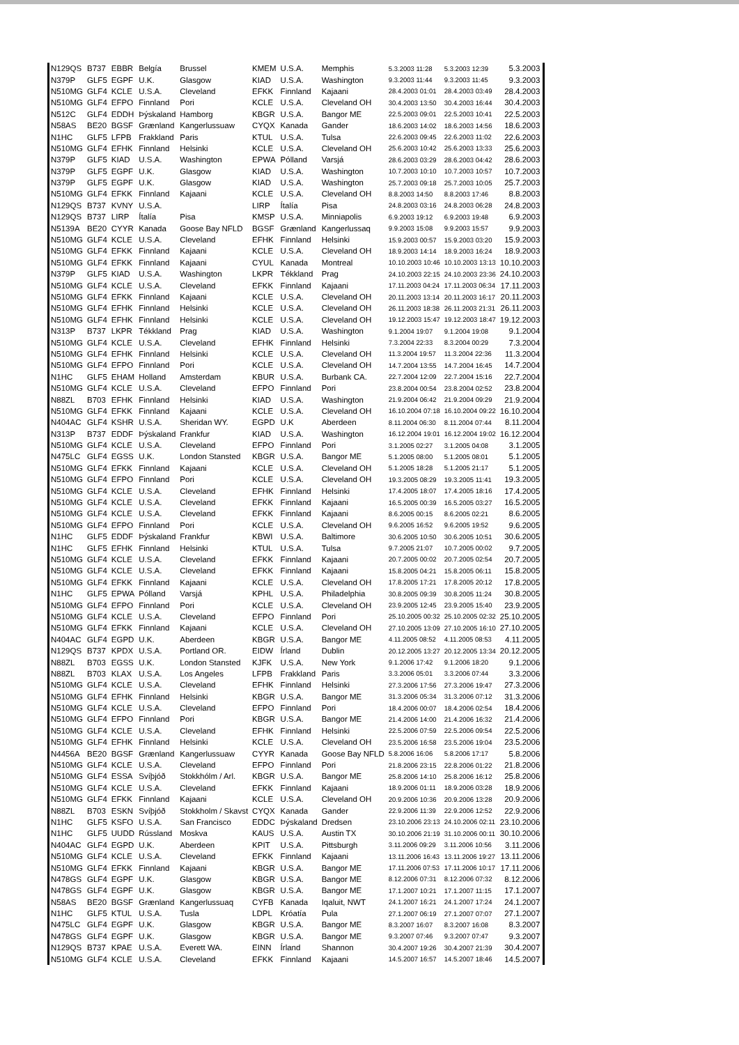| N129QS | B737 | EBBR | Belgía | Brussel | KMEM | U.S.A. | Memphis | 5.3.2003 11:28 | 5.3.2003 12:39 | 5.3.2003 |
| N379P | GLF5 | EGPF | U.K. | Glasgow | KIAD | U.S.A. | Washington | 9.3.2003 11:44 | 9.3.2003 11:45 | 9.3.2003 |
| N510MG | GLF4 | KCLE | U.S.A. | Cleveland | EFKK | Finnland | Kajaani | 28.4.2003 01:01 | 28.4.2003 03:49 | 28.4.2003 |
| N510MG | GLF4 | EFPO | Finnland | Pori | KCLE | U.S.A. | Cleveland OH | 30.4.2003 13:50 | 30.4.2003 16:44 | 30.4.2003 |
| N512C | GLF4 | EDDH | Þýskaland | Hamborg | KBGR | U.S.A. | Bangor ME | 22.5.2003 09:01 | 22.5.2003 10:41 | 22.5.2003 |
| N58AS | BE20 | BGSF | Grænland | Kangerlussuaw | CYQX | Kanada | Gander | 18.6.2003 14:02 | 18.6.2003 14:56 | 18.6.2003 |
| N1HC | GLF5 | LFPB | Frakkland | Paris | KTUL | U.S.A. | Tulsa | 22.6.2003 09:45 | 22.6.2003 11:02 | 22.6.2003 |
| N510MG | GLF4 | EFHK | Finnland | Helsinki | KCLE | U.S.A. | Cleveland OH | 25.6.2003 10:42 | 25.6.2003 13:33 | 25.6.2003 |
| N379P | GLF5 | KIAD | U.S.A. | Washington | EPWA | Pólland | Varsjá | 28.6.2003 03:29 | 28.6.2003 04:42 | 28.6.2003 |
| N379P | GLF5 | EGPF | U.K. | Glasgow | KIAD | U.S.A. | Washington | 10.7.2003 10:10 | 10.7.2003 10:57 | 10.7.2003 |
| N379P | GLF5 | EGPF | U.K. | Glasgow | KIAD | U.S.A. | Washington | 25.7.2003 09:18 | 25.7.2003 10:05 | 25.7.2003 |
| N510MG | GLF4 | EFKK | Finnland | Kajaani | KCLE | U.S.A. | Cleveland OH | 8.8.2003 14:50 | 8.8.2003 17:46 | 8.8.2003 |
| N129QS | B737 | KVNY | U.S.A. | | LIRP | Ítalía | Pisa | 24.8.2003 03:16 | 24.8.2003 06:28 | 24.8.2003 |
| N129QS | B737 | LIRP | Ítalía | Pisa | KMSP | U.S.A. | Minniapolis | 6.9.2003 19:12 | 6.9.2003 19:48 | 6.9.2003 |
| N5139A | BE20 | CYYR | Kanada | Goose Bay NFLD | BGSF | Grænland | Kangerlussaq | 9.9.2003 15:08 | 9.9.2003 15:57 | 9.9.2003 |
| N510MG | GLF4 | KCLE | U.S.A. | Cleveland | EFHK | Finnland | Helsinki | 15.9.2003 00:57 | 15.9.2003 03:20 | 15.9.2003 |
| N510MG | GLF4 | EFKK | Finnland | Kajaani | KCLE | U.S.A. | Cleveland OH | 18.9.2003 14:14 | 18.9.2003 16:24 | 18.9.2003 |
| N510MG | GLF4 | EFKK | Finnland | Kajaani | CYUL | Kanada | Montreal | 10.10.2003 10:46 | 10.10.2003 13:13 | 10.10.2003 |
| N379P | GLF5 | KIAD | U.S.A. | Washington | LKPR | Tékkland | Prag | 24.10.2003 22:15 | 24.10.2003 23:36 | 24.10.2003 |
| N510MG | GLF4 | KCLE | U.S.A. | Cleveland | EFKK | Finnland | Kajaani | 17.11.2003 04:24 | 17.11.2003 06:34 | 17.11.2003 |
| N510MG | GLF4 | EFKK | Finnland | Kajaani | KCLE | U.S.A. | Cleveland OH | 20.11.2003 13:14 | 20.11.2003 16:17 | 20.11.2003 |
| N510MG | GLF4 | EFHK | Finnland | Helsinki | KCLE | U.S.A. | Cleveland OH | 26.11.2003 18:38 | 26.11.2003 21:31 | 26.11.2003 |
| N510MG | GLF4 | EFHK | Finnland | Helsinki | KCLE | U.S.A. | Cleveland OH | 19.12.2003 15:47 | 19.12.2003 18:47 | 19.12.2003 |
| N313P | B737 | LKPR | Tékkland | Prag | KIAD | U.S.A. | Washington | 9.1.2004 19:07 | 9.1.2004 19:08 | 9.1.2004 |
| N510MG | GLF4 | KCLE | U.S.A. | Cleveland | EFHK | Finnland | Helsinki | 7.3.2004 22:33 | 8.3.2004 00:29 | 7.3.2004 |
| N510MG | GLF4 | EFHK | Finnland | Helsinki | KCLE | U.S.A. | Cleveland OH | 11.3.2004 19:57 | 11.3.2004 22:36 | 11.3.2004 |
| N510MG | GLF4 | EFPO | Finnland | Pori | KCLE | U.S.A. | Cleveland OH | 14.7.2004 13:55 | 14.7.2004 16:45 | 14.7.2004 |
| N1HC | GLF5 | EHAM | Holland | Amsterdam | KBUR | U.S.A. | Burbank CA. | 22.7.2004 12:09 | 22.7.2004 15:16 | 22.7.2004 |
| N510MG | GLF4 | KCLE | U.S.A. | Cleveland | EFPO | Finnland | Pori | 23.8.2004 00:54 | 23.8.2004 02:52 | 23.8.2004 |
| N88ZL | B703 | EFHK | Finnland | Helsinki | KIAD | U.S.A. | Washington | 21.9.2004 06:42 | 21.9.2004 09:29 | 21.9.2004 |
| N510MG | GLF4 | EFKK | Finnland | Kajaani | KCLE | U.S.A. | Cleveland OH | 16.10.2004 07:18 | 16.10.2004 09:22 | 16.10.2004 |
| N404AC | GLF4 | KSHR | U.S.A. | Sheridan WY. | EGPD | U.K | Aberdeen | 8.11.2004 06:30 | 8.11.2004 07:44 | 8.11.2004 |
| N313P | B737 | EDDF | Þýskaland | Frankfur | KIAD | U.S.A. | Washington | 16.12.2004 19:01 | 16.12.2004 19:02 | 16.12.2004 |
| N510MG | GLF4 | KCLE | U.S.A. | Cleveland | EFPO | Finnland | Pori | 3.1.2005 02:27 | 3.1.2005 04:08 | 3.1.2005 |
| N475LC | GLF4 | EGSS | U.K. | London Stansted | KBGR | U.S.A. | Bangor ME | 5.1.2005 08:00 | 5.1.2005 08:01 | 5.1.2005 |
| N510MG | GLF4 | EFKK | Finnland | Kajaani | KCLE | U.S.A. | Cleveland OH | 5.1.2005 18:28 | 5.1.2005 21:17 | 5.1.2005 |
| N510MG | GLF4 | EFPO | Finnland | Pori | KCLE | U.S.A. | Cleveland OH | 19.3.2005 08:29 | 19.3.2005 11:41 | 19.3.2005 |
| N510MG | GLF4 | KCLE | U.S.A. | Cleveland | EFHK | Finnland | Helsinki | 17.4.2005 18:07 | 17.4.2005 18:16 | 17.4.2005 |
| N510MG | GLF4 | KCLE | U.S.A. | Cleveland | EFKK | Finnland | Kajaani | 16.5.2005 00:39 | 16.5.2005 03:27 | 16.5.2005 |
| N510MG | GLF4 | KCLE | U.S.A. | Cleveland | EFKK | Finnland | Kajaani | 8.6.2005 00:15 | 8.6.2005 02:21 | 8.6.2005 |
| N510MG | GLF4 | EFPO | Finnland | Pori | KCLE | U.S.A. | Cleveland OH | 9.6.2005 16:52 | 9.6.2005 19:52 | 9.6.2005 |
| N1HC | GLF5 | EDDF | Þýskaland | Frankfur | KBWI | U.S.A. | Baltimore | 30.6.2005 10:50 | 30.6.2005 10:51 | 30.6.2005 |
| N1HC | GLF5 | EFHK | Finnland | Helsinki | KTUL | U.S.A. | Tulsa | 9.7.2005 21:07 | 10.7.2005 00:02 | 9.7.2005 |
| N510MG | GLF4 | KCLE | U.S.A. | Cleveland | EFKK | Finnland | Kajaani | 20.7.2005 00:02 | 20.7.2005 02:54 | 20.7.2005 |
| N510MG | GLF4 | KCLE | U.S.A. | Cleveland | EFKK | Finnland | Kajaani | 15.8.2005 04:21 | 15.8.2005 06:11 | 15.8.2005 |
| N510MG | GLF4 | EFKK | Finnland | Kajaani | KCLE | U.S.A. | Cleveland OH | 17.8.2005 17:21 | 17.8.2005 20:12 | 17.8.2005 |
| N1HC | GLF5 | EPWA | Pólland | Varsjá | KPHL | U.S.A. | Philadelphia | 30.8.2005 09:39 | 30.8.2005 11:24 | 30.8.2005 |
| N510MG | GLF4 | EFPO | Finnland | Pori | KCLE | U.S.A. | Cleveland OH | 23.9.2005 12:45 | 23.9.2005 15:40 | 23.9.2005 |
| N510MG | GLF4 | KCLE | U.S.A. | Cleveland | EFPO | Finnland | Pori | 25.10.2005 00:32 | 25.10.2005 02:32 | 25.10.2005 |
| N510MG | GLF4 | EFKK | Finnland | Kajaani | KCLE | U.S.A. | Cleveland OH | 27.10.2005 13:09 | 27.10.2005 16:10 | 27.10.2005 |
| N404AC | GLF4 | EGPD | U.K. | Aberdeen | KBGR | U.S.A. | Bangor ME | 4.11.2005 08:52 | 4.11.2005 08:53 | 4.11.2005 |
| N129QS | B737 | KPDX | U.S.A. | Portland OR. | EIDW | Írland | Dublin | 20.12.2005 13:27 | 20.12.2005 13:34 | 20.12.2005 |
| N88ZL | B703 | EGSS | U.K. | London Stansted | KJFK | U.S.A. | New York | 9.1.2006 17:42 | 9.1.2006 18:20 | 9.1.2006 |
| N88ZL | B703 | KLAX | U.S.A. | Los Angeles | LFPB | Frakkland | Paris | 3.3.2006 05:01 | 3.3.2006 07:44 | 3.3.2006 |
| N510MG | GLF4 | KCLE | U.S.A. | Cleveland | EFHK | Finnland | Helsinki | 27.3.2006 17:56 | 27.3.2006 19:47 | 27.3.2006 |
| N510MG | GLF4 | EFHK | Finnland | Helsinki | KBGR | U.S.A. | Bangor ME | 31.3.2006 05:34 | 31.3.2006 07:12 | 31.3.2006 |
| N510MG | GLF4 | KCLE | U.S.A. | Cleveland | EFPO | Finnland | Pori | 18.4.2006 00:07 | 18.4.2006 02:54 | 18.4.2006 |
| N510MG | GLF4 | EFPO | Finnland | Pori | KBGR | U.S.A. | Bangor ME | 21.4.2006 14:00 | 21.4.2006 16:32 | 21.4.2006 |
| N510MG | GLF4 | KCLE | U.S.A. | Cleveland | EFHK | Finnland | Helsinki | 22.5.2006 07:59 | 22.5.2006 09:54 | 22.5.2006 |
| N510MG | GLF4 | EFHK | Finnland | Helsinki | KCLE | U.S.A. | Cleveland OH | 23.5.2006 16:58 | 23.5.2006 19:04 | 23.5.2006 |
| N4456A | BE20 | BGSF | Grænland | Kangerlussuaw | CYYR | Kanada | Goose Bay NFLD | 5.8.2006 16:06 | 5.8.2006 17:17 | 5.8.2006 |
| N510MG | GLF4 | KCLE | U.S.A. | Cleveland | EFPO | Finnland | Pori | 21.8.2006 23:15 | 22.8.2006 01:22 | 21.8.2006 |
| N510MG | GLF4 | ESSA | Svíþjóð | Stokkhólm / Arl. | KBGR | U.S.A. | Bangor ME | 25.8.2006 14:10 | 25.8.2006 16:12 | 25.8.2006 |
| N510MG | GLF4 | KCLE | U.S.A. | Cleveland | EFKK | Finnland | Kajaani | 18.9.2006 01:11 | 18.9.2006 03:28 | 18.9.2006 |
| N510MG | GLF4 | EFKK | Finnland | Kajaani | KCLE | U.S.A. | Cleveland OH | 20.9.2006 10:36 | 20.9.2006 13:28 | 20.9.2006 |
| N88ZL | B703 | ESKN | Svíþjóð | Stokkholm / Skavst | CYQX | Kanada | Gander | 22.9.2006 11:39 | 22.9.2006 12:52 | 22.9.2006 |
| N1HC | GLF5 | KSFO | U.S.A. | San Francisco | EDDC | Þýskaland | Dredsen | 23.10.2006 23:13 | 24.10.2006 02:11 | 23.10.2006 |
| N1HC | GLF5 | UUDD | Rússland | Moskva | KAUS | U.S.A. | Austin TX | 30.10.2006 21:19 | 31.10.2006 00:11 | 30.10.2006 |
| N404AC | GLF4 | EGPD | U.K. | Aberdeen | KPIT | U.S.A. | Pittsburgh | 3.11.2006 09:29 | 3.11.2006 10:56 | 3.11.2006 |
| N510MG | GLF4 | KCLE | U.S.A. | Cleveland | EFKK | Finnland | Kajaani | 13.11.2006 16:43 | 13.11.2006 19:27 | 13.11.2006 |
| N510MG | GLF4 | EFKK | Finnland | Kajaani | KBGR | U.S.A. | Bangor ME | 17.11.2006 07:53 | 17.11.2006 10:17 | 17.11.2006 |
| N478GS | GLF4 | EGPF | U.K. | Glasgow | KBGR | U.S.A. | Bangor ME | 8.12.2006 07:31 | 8.12.2006 07:32 | 8.12.2006 |
| N478GS | GLF4 | EGPF | U.K. | Glasgow | KBGR | U.S.A. | Bangor ME | 17.1.2007 10:21 | 17.1.2007 11:15 | 17.1.2007 |
| N58AS | BE20 | BGSF | Grænland | Kangerlussuaq | CYFB | Kanada | Iqaluit, NWT | 24.1.2007 16:21 | 24.1.2007 17:24 | 24.1.2007 |
| N1HC | GLF5 | KTUL | U.S.A. | Tusla | LDPL | Króatía | Pula | 27.1.2007 06:19 | 27.1.2007 07:07 | 27.1.2007 |
| N475LC | GLF4 | EGPF | U.K. | Glasgow | KBGR | U.S.A. | Bangor ME | 8.3.2007 16:07 | 8.3.2007 16:08 | 8.3.2007 |
| N478GS | GLF4 | EGPF | U.K. | Glasgow | KBGR | U.S.A. | Bangor ME | 9.3.2007 07:46 | 9.3.2007 07:47 | 9.3.2007 |
| N129QS | B737 | KPAE | U.S.A. | Everett WA. | EINN | Írland | Shannon | 30.4.2007 19:26 | 30.4.2007 21:39 | 30.4.2007 |
| N510MG | GLF4 | KCLE | U.S.A. | Cleveland | EFKK | Finnland | Kajaani | 14.5.2007 16:57 | 14.5.2007 18:46 | 14.5.2007 |